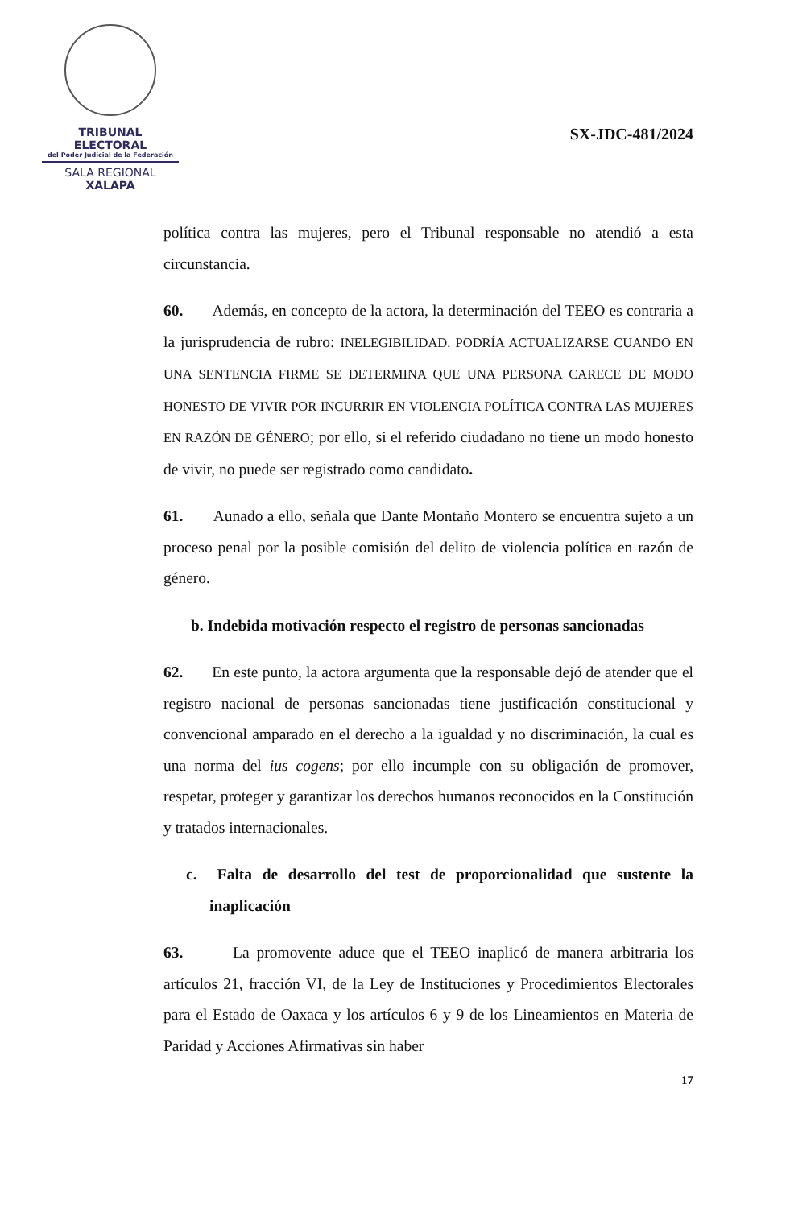TRIBUNAL ELECTORAL
del Poder Judicial de la Federación
SALA REGIONAL
XALAPA
SX-JDC-481/2024
política contra las mujeres, pero el Tribunal responsable no atendió a esta circunstancia.
60. Además, en concepto de la actora, la determinación del TEEO es contraria a la jurisprudencia de rubro: INELEGIBILIDAD. PODRÍA ACTUALIZARSE CUANDO EN UNA SENTENCIA FIRME SE DETERMINA QUE UNA PERSONA CARECE DE MODO HONESTO DE VIVIR POR INCURRIR EN VIOLENCIA POLÍTICA CONTRA LAS MUJERES EN RAZÓN DE GÉNERO; por ello, si el referido ciudadano no tiene un modo honesto de vivir, no puede ser registrado como candidato.
61. Aunado a ello, señala que Dante Montaño Montero se encuentra sujeto a un proceso penal por la posible comisión del delito de violencia política en razón de género.
b. Indebida motivación respecto el registro de personas sancionadas
62. En este punto, la actora argumenta que la responsable dejó de atender que el registro nacional de personas sancionadas tiene justificación constitucional y convencional amparado en el derecho a la igualdad y no discriminación, la cual es una norma del ius cogens; por ello incumple con su obligación de promover, respetar, proteger y garantizar los derechos humanos reconocidos en la Constitución y tratados internacionales.
c. Falta de desarrollo del test de proporcionalidad que sustente la inaplicación
63. La promovente aduce que el TEEO inaplicó de manera arbitraria los artículos 21, fracción VI, de la Ley de Instituciones y Procedimientos Electorales para el Estado de Oaxaca y los artículos 6 y 9 de los Lineamientos en Materia de Paridad y Acciones Afirmativas sin haber
17